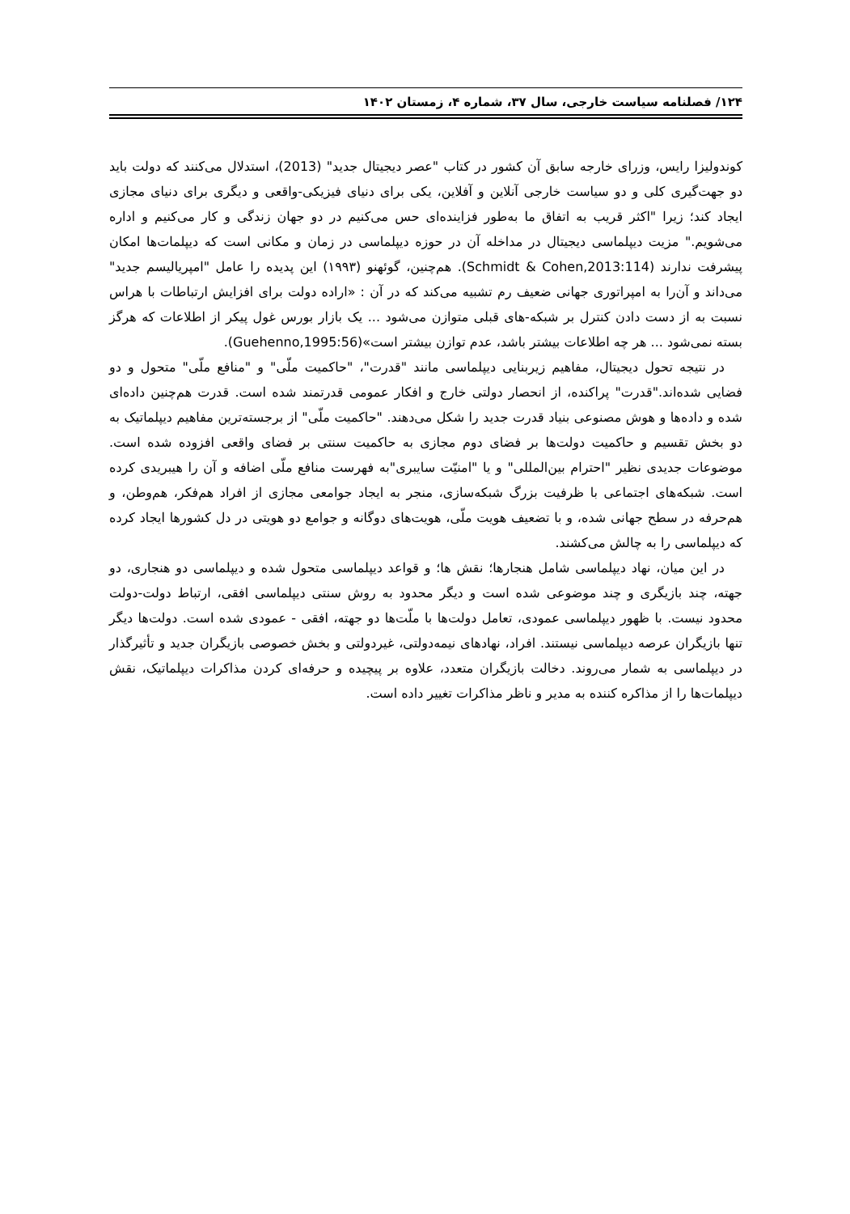۱۲۴/ فصلنامه سیاست خارجی، سال ۳۷، شماره ۴، زمستان ۱۴۰۲
کوندولیزا رایس، وزرای خارجه سابق آن کشور در کتاب "عصر دیجیتال جدید" (2013)، استدلال می‌کنند که دولت باید دو جهت‌گیری کلی و دو سیاست خارجی آنلاین و آفلاین، یکی برای دنیای فیزیکی-واقعی و دیگری برای دنیای مجازی ایجاد کند؛ زیرا "اکثر قریب به اتفاق ما به‌طور فزاینده‌ای حس می‌کنیم در دو جهان زندگی و کار می‌کنیم و اداره می‌شویم." مزیت دیپلماسی دیجیتال در مداخله آن در حوزه دیپلماسی در زمان و مکانی است که دیپلمات‌ها امکان پیشرفت ندارند (Schmidt & Cohen,2013:114). هم‌چنین، گوئهنو (۱۹۹۳) این پدیده را عامل "امپریالیسم جدید" می‌داند و آن‌را به امپراتوری جهانی ضعیف رم تشبیه می‌کند که در آن : «اراده دولت برای افزایش ارتباطات با هراس نسبت به از دست دادن کنترل بر شبکه-های قبلی متوازن می‌شود ... یک بازار بورس غول پیکر از اطلاعات که هرگز بسته نمی‌شود ... هر چه اطلاعات بیشتر باشد، عدم توازن بیشتر است»(Guehenno,1995:56).
در نتیجه تحول دیجیتال، مفاهیم زیربنایی دیپلماسی مانند "قدرت"، "حاکمیت ملّی" و "منافع ملّی" متحول و دو فضایی شده‌اند."قدرت" پراکنده، از انحصار دولتی خارج و افکار عمومی قدرتمند شده است. قدرت هم‌چنین داده‌ای شده و داده‌ها و هوش مصنوعی بنیاد قدرت جدید را شکل می‌دهند. "حاکمیت ملّی" از برجسته‌ترین مفاهیم دیپلماتیک به دو بخش تقسیم و حاکمیت دولت‌ها بر فضای دوم مجازی به حاکمیت سنتی بر فضای واقعی افزوده شده است. موضوعات جدیدی نظیر "احترام بین‌المللی" و یا "امنیّت سایبری"به فهرست منافع ملّی اضافه و آن را هیبریدی کرده است. شبکه‌های اجتماعی با ظرفیت بزرگ شبکه‌سازی، منجر به ایجاد جوامعی مجازی از افراد هم‌فکر، هم‌وطن، و هم‌حرفه در سطح جهانی شده، و با تضعیف هویت ملّی، هویت‌های دوگانه و جوامع دو هویتی در دل کشورها ایجاد کرده که دیپلماسی را به چالش می‌کشند.
در این میان، نهاد دیپلماسی شامل هنجارها؛ نقش ها؛ و قواعد دیپلماسی متحول شده و دیپلماسی دو هنجاری، دو جهته، چند بازیگری و چند موضوعی شده است و دیگر محدود به روش سنتی دیپلماسی افقی، ارتباط دولت-دولت محدود نیست. با ظهور دیپلماسی عمودی، تعامل دولت‌ها با ملّت‌ها دو جهته، افقی - عمودی شده است. دولت‌ها دیگر تنها بازیگران عرصه دیپلماسی نیستند. افراد، نهادهای نیمه‌دولتی، غیردولتی و بخش خصوصی بازیگران جدید و تأثیرگذار در دیپلماسی به شمار می‌روند. دخالت بازیگران متعدد، علاوه بر پیچیده و حرفه‌ای کردن مذاکرات دیپلماتیک، نقش دیپلمات‌ها را از مذاکره کننده به مدیر و ناظر مذاکرات تغییر داده است.